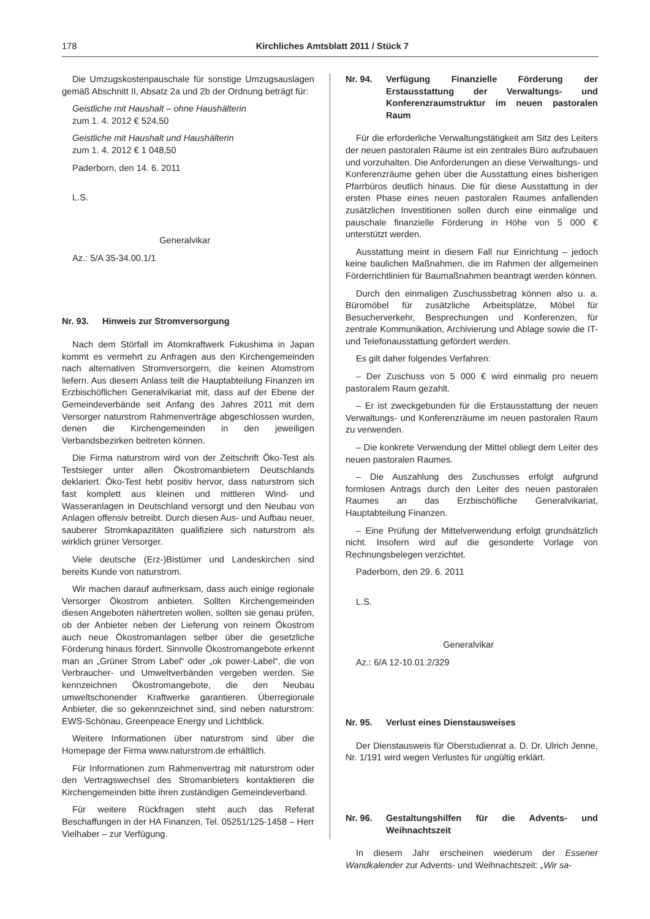178 Kirchliches Amtsblatt 2011 / Stück 7
Die Umzugskostenpauschale für sonstige Umzugsauslagen gemäß Abschnitt II, Absatz 2a und 2b der Ordnung beträgt für:
Geistliche mit Haushalt – ohne Haushälterin
zum 1. 4. 2012 € 524,50
Geistliche mit Haushalt und Haushälterin
zum 1. 4. 2012 € 1 048,50
Paderborn, den 14. 6. 2011
L.S.
Generalvikar
Az.: 5/A 35-34.00.1/1
Nr. 93. Hinweis zur Stromversorgung
Nach dem Störfall im Atomkraftwerk Fukushima in Japan kommt es vermehrt zu Anfragen aus den Kirchengemeinden nach alternativen Stromversorgern, die keinen Atomstrom liefern. Aus diesem Anlass teilt die Hauptabteilung Finanzen im Erzbischöflichen Generalvikariat mit, dass auf der Ebene der Gemeindeverbände seit Anfang des Jahres 2011 mit dem Versorger naturstrom Rahmenverträge abgeschlossen wurden, denen die Kirchengemeinden in den jeweiligen Verbandsbezirken beitreten können.
Die Firma naturstrom wird von der Zeitschrift Öko-Test als Testsieger unter allen Ökostromanbietern Deutschlands deklariert. Öko-Test hebt positiv hervor, dass naturstrom sich fast komplett aus kleinen und mittleren Wind- und Wasseranlagen in Deutschland versorgt und den Neubau von Anlagen offensiv betreibt. Durch diesen Aus- und Aufbau neuer, sauberer Stromkapazitäten qualifiziere sich naturstrom als wirklich grüner Versorger.
Viele deutsche (Erz-)Bistümer und Landeskirchen sind bereits Kunde von naturstrom.
Wir machen darauf aufmerksam, dass auch einige regionale Versorger Ökostrom anbieten. Sollten Kirchengemeinden diesen Angeboten nähertreten wollen, sollten sie genau prüfen, ob der Anbieter neben der Lieferung von reinem Ökostrom auch neue Ökostromanlagen selber über die gesetzliche Förderung hinaus fördert. Sinnvolle Ökostromangebote erkennt man an „Grüner Strom Label“ oder „ok power-Label“, die von Verbraucher- und Umweltverbänden vergeben werden. Sie kennzeichnen Ökostromangebote, die den Neubau umweltschonender Kraftwerke garantieren. Überregionale Anbieter, die so gekennzeichnet sind, sind neben naturstrom: EWS-Schönau, Greenpeace Energy und Lichtblick.
Weitere Informationen über naturstrom sind über die Homepage der Firma www.naturstrom.de erhältlich.
Für Informationen zum Rahmenvertrag mit naturstrom oder den Vertragswechsel des Stromanbieters kontaktieren die Kirchengemeinden bitte ihren zuständigen Gemeindeverband.
Für weitere Rückfragen steht auch das Referat Beschaffungen in der HA Finanzen, Tel. 05251/125-1458 – Herr Vielhaber – zur Verfügung.
Nr. 94. Verfügung Finanzielle Förderung der Erstausstattung der Verwaltungs- und Konferenzraumstruktur im neuen pastoralen Raum
Für die erforderliche Verwaltungstätigkeit am Sitz des Leiters der neuen pastoralen Räume ist ein zentrales Büro aufzubauen und vorzuhalten. Die Anforderungen an diese Verwaltungs- und Konferenzräume gehen über die Ausstattung eines bisherigen Pfarrbüros deutlich hinaus. Die für diese Ausstattung in der ersten Phase eines neuen pastoralen Raumes anfallenden zusätzlichen Investitionen sollen durch eine einmalige und pauschale finanzielle Förderung in Höhe von 5 000 € unterstützt werden.
Ausstattung meint in diesem Fall nur Einrichtung – jedoch keine baulichen Maßnahmen, die im Rahmen der allgemeinen Förderrichtlinien für Baumaßnahmen beantragt werden können.
Durch den einmaligen Zuschussbetrag können also u. a. Büromöbel für zusätzliche Arbeitsplätze, Möbel für Besucherverkehr, Besprechungen und Konferenzen, für zentrale Kommunikation, Archivierung und Ablage sowie die IT- und Telefonausstattung gefördert werden.
Es gilt daher folgendes Verfahren:
– Der Zuschuss von 5 000 € wird einmalig pro neuem pastoralem Raum gezahlt.
– Er ist zweckgebunden für die Erstausstattung der neuen Verwaltungs- und Konferenzräume im neuen pastoralen Raum zu verwenden.
– Die konkrete Verwendung der Mittel obliegt dem Leiter des neuen pastoralen Raumes.
– Die Auszahlung des Zuschusses erfolgt aufgrund formlosen Antrags durch den Leiter des neuen pastoralen Raumes an das Erzbischöfliche Generalvikariat, Hauptabteilung Finanzen.
– Eine Prüfung der Mittelverwendung erfolgt grundsätzlich nicht. Insofern wird auf die gesonderte Vorlage von Rechnungsbelegen verzichtet.
Paderborn, den 29. 6. 2011
L.S.
Generalvikar
Az.: 6/A 12-10.01.2/329
Nr. 95. Verlust eines Dienstausweises
Der Dienstausweis für Oberstudienrat a. D. Dr. Ulrich Jenne, Nr. 1/191 wird wegen Verlustes für ungültig erklärt.
Nr. 96. Gestaltungshilfen für die Advents- und Weihnachtszeit
In diesem Jahr erscheinen wiederum der Essener Wandkalender zur Advents- und Weihnachtszeit: „Wir sa-